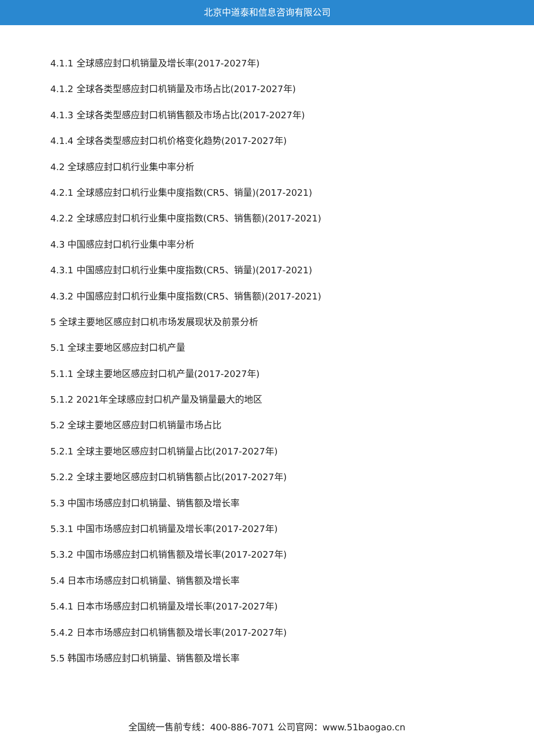北京中道泰和信息咨询有限公司
4.1.1 全球感应封口机销量及增长率(2017-2027年)
4.1.2 全球各类型感应封口机销量及市场占比(2017-2027年)
4.1.3 全球各类型感应封口机销售额及市场占比(2017-2027年)
4.1.4 全球各类型感应封口机价格变化趋势(2017-2027年)
4.2 全球感应封口机行业集中率分析
4.2.1 全球感应封口机行业集中度指数(CR5、销量)(2017-2021)
4.2.2 全球感应封口机行业集中度指数(CR5、销售额)(2017-2021)
4.3 中国感应封口机行业集中率分析
4.3.1 中国感应封口机行业集中度指数(CR5、销量)(2017-2021)
4.3.2 中国感应封口机行业集中度指数(CR5、销售额)(2017-2021)
5 全球主要地区感应封口机市场发展现状及前景分析
5.1 全球主要地区感应封口机产量
5.1.1 全球主要地区感应封口机产量(2017-2027年)
5.1.2 2021年全球感应封口机产量及销量最大的地区
5.2 全球主要地区感应封口机销量市场占比
5.2.1 全球主要地区感应封口机销量占比(2017-2027年)
5.2.2 全球主要地区感应封口机销售额占比(2017-2027年)
5.3 中国市场感应封口机销量、销售额及增长率
5.3.1 中国市场感应封口机销量及增长率(2017-2027年)
5.3.2 中国市场感应封口机销售额及增长率(2017-2027年)
5.4 日本市场感应封口机销量、销售额及增长率
5.4.1 日本市场感应封口机销量及增长率(2017-2027年)
5.4.2 日本市场感应封口机销售额及增长率(2017-2027年)
5.5 韩国市场感应封口机销量、销售额及增长率
全国统一售前专线：400-886-7071 公司官网：www.51baogao.cn